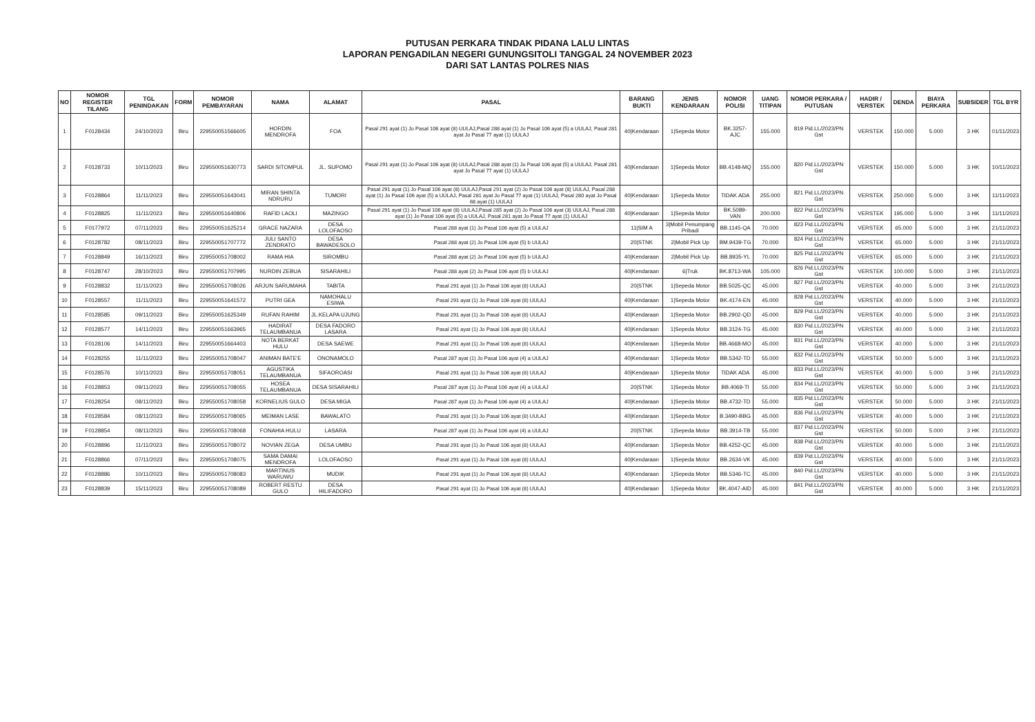PUTUSAN PERKARA TINDAK PIDANA LALU LINTAS
LAPORAN PENGADILAN NEGERI GUNUNGSITOLI TANGGAL 24 NOVEMBER 2023
DARI SAT LANTAS POLRES NIAS
| NO | NOMOR REGISTER TILANG | TGL PENINDAKAN | FORM | NOMOR PEMBAYARAN | NAMA | ALAMAT | PASAL | BARANG BUKTI | JENIS KENDARAAN | NOMOR POLISI | UANG TITIPAN | NOMOR PERKARA / PUTUSAN | HADIR / VERSTEK | DENDA | BIAYA PERKARA | SUBSIDER | TGL BYR |
| --- | --- | --- | --- | --- | --- | --- | --- | --- | --- | --- | --- | --- | --- | --- | --- | --- | --- |
| 1 | F0128434 | 24/10/2023 | Biru | 229550051566605 | HORDIN MENDROFA | FOA | Pasal 291 ayat (1) Jo Pasal 106 ayat (8) UULAJ,Pasal 288 ayat (1) Jo Pasal 106 ayat (5) a UULAJ, Pasal 281 ayat Jo Pasal 77 ayat (1) UULAJ | 40/Kendaraan | 1/Sepeda Motor | BK.3257-AJC | 155.000 | 819 Pid.LL/2023/PN Gst | VERSTEK | 150.000 | 5.000 | 3 HK | 01/11/2023 |
| 2 | F0128733 | 10/11/2023 | Biru | 229550051630773 | SARDI SITOMPUL | JL. SUPOMO | Pasal 291 ayat (1) Jo Pasal 106 ayat (8) UULAJ,Pasal 288 ayat (1) Jo Pasal 106 ayat (5) a UULAJ, Pasal 281 ayat Jo Pasal 77 ayat (1) UULAJ | 40/Kendaraan | 1/Sepeda Motor | BB.4148-MQ | 155.000 | 820 Pid.LL/2023/PN Gst | VERSTEK | 150.000 | 5.000 | 3 HK | 10/11/2023 |
| 3 | F0128864 | 11/11/2023 | Biru | 229550051643041 | MIRAN SHINTA NDRURU | TUMORI | Pasal 291 ayat (1) Jo Pasal 106 ayat (8) UULAJ,Pasal 291 ayat (2) Jo Pasal 106 ayat (8) UULAJ, Pasal 288 ayat (1) Jo Pasal 106 ayat (5) a UULAJ, Pasal 281 ayat Jo Pasal 77 ayat (1) UULAJ, Pasal 280 ayat Jo Pasal 68 ayat (1) UULAJ | 40/Kendaraan | 1/Sepeda Motor | TIDAK ADA | 255.000 | 821 Pid.LL/2023/PN Gst | VERSTEK | 250.000 | 5.000 | 3 HK | 11/11/2023 |
| 4 | F0128825 | 11/11/2023 | Biru | 229550051640806 | RAFID LAOLI | MAZINGO | Pasal 291 ayat (1) Jo Pasal 106 ayat (8) UULAJ,Pasal 285 ayat (2) Jo Pasal 106 ayat (3) UULAJ, Pasal 288 ayat (1) Jo Pasal 106 ayat (5) a UULAJ, Pasal 281 ayat Jo Pasal 77 ayat (1) UULAJ | 40/Kendaraan | 1/Sepeda Motor | BK.5089-VAN | 200.000 | 822 Pid.LL/2023/PN Gst | VERSTEK | 195.000 | 5.000 | 3 HK | 11/11/2023 |
| 5 | F0177972 | 07/11/2023 | Biru | 229550051625214 | GRACE NAZARA | DESA LOLOFAOSO | Pasal 288 ayat (1) Jo Pasal 106 ayat (5) a UULAJ | 11/SIM A | 3/Mobil Penumpang Pribadi | BB.1145-QA | 70.000 | 823 Pid.LL/2023/PN Gst | VERSTEK | 65.000 | 5.000 | 3 HK | 21/11/2023 |
| 6 | F0128782 | 08/11/2023 | Biru | 229550051707772 | JULI SANTO ZENDRATO | DESA BAWADESOLO | Pasal 288 ayat (2) Jo Pasal 106 ayat (5) b UULAJ | 20/STNK | 2/Mobil Pick Up | BM.9439-TG | 70.000 | 824 Pid.LL/2023/PN Gst | VERSTEK | 65.000 | 5.000 | 3 HK | 21/11/2023 |
| 7 | F0128849 | 16/11/2023 | Biru | 229550051708002 | RAMA HIA | SIROMBU | Pasal 288 ayat (2) Jo Pasal 106 ayat (5) b UULAJ | 40/Kendaraan | 2/Mobil Pick Up | BB.8935-YL | 70.000 | 825 Pid.LL/2023/PN Gst | VERSTEK | 65.000 | 5.000 | 3 HK | 21/11/2023 |
| 8 | F0128747 | 28/10/2023 | Biru | 229550051707995 | NURDIN ZEBUA | SISARAHILI | Pasal 288 ayat (2) Jo Pasal 106 ayat (5) b UULAJ | 40/Kendaraan | 6/Truk | BK.8713-WA | 105.000 | 826 Pid.LL/2023/PN Gst | VERSTEK | 100.000 | 5.000 | 3 HK | 21/11/2023 |
| 9 | F0128832 | 11/11/2023 | Biru | 229550051708026 | ARJUN SARUMAHA | TABITA | Pasal 291 ayat (1) Jo Pasal 106 ayat (8) UULAJ | 20/STNK | 1/Sepeda Motor | BB.5025-QC | 45.000 | 827 Pid.LL/2023/PN Gst | VERSTEK | 40.000 | 5.000 | 3 HK | 21/11/2023 |
| 10 | F0128557 | 11/11/2023 | Biru | 229550051641572 | PUTRI GEA | NAMOHALU ESIWA | Pasal 291 ayat (1) Jo Pasal 106 ayat (8) UULAJ | 40/Kendaraan | 1/Sepeda Motor | BK.4174-EN | 45.000 | 828 Pid.LL/2023/PN Gst | VERSTEK | 40.000 | 5.000 | 3 HK | 21/11/2023 |
| 11 | F0128585 | 09/11/2023 | Biru | 229550051625349 | RUFAN RAHIM | JL.KELAPA UJUNG | Pasal 291 ayat (1) Jo Pasal 106 ayat (8) UULAJ | 40/Kendaraan | 1/Sepeda Motor | BB.2902-QD | 45.000 | 829 Pid.LL/2023/PN Gst | VERSTEK | 40.000 | 5.000 | 3 HK | 21/11/2023 |
| 12 | F0128577 | 14/11/2023 | Biru | 229550051663965 | HADIRAT TELAUMBANUA | DESA FADORO LASARA | Pasal 291 ayat (1) Jo Pasal 106 ayat (8) UULAJ | 40/Kendaraan | 1/Sepeda Motor | BB.3124-TG | 45.000 | 830 Pid.LL/2023/PN Gst | VERSTEK | 40.000 | 5.000 | 3 HK | 21/11/2023 |
| 13 | F0128106 | 14/11/2023 | Biru | 229550051664403 | NOTA BERKAT HULU | DESA SAEWE | Pasal 291 ayat (1) Jo Pasal 106 ayat (8) UULAJ | 40/Kendaraan | 1/Sepeda Motor | BB.4668-MO | 45.000 | 831 Pid.LL/2023/PN Gst | VERSTEK | 40.000 | 5.000 | 3 HK | 21/11/2023 |
| 14 | F0128255 | 11/11/2023 | Biru | 229550051708047 | ANIMAN BATE'E | ONONAMOLO | Pasal 287 ayat (1) Jo Pasal 106 ayat (4) a UULAJ | 40/Kendaraan | 1/Sepeda Motor | BB.5342-TD | 55.000 | 832 Pid.LL/2023/PN Gst | VERSTEK | 50.000 | 5.000 | 3 HK | 21/11/2023 |
| 15 | F0128576 | 10/11/2023 | Biru | 229550051708051 | AGUSTIKA TELAUMBANUA | SIFAOROASI | Pasal 291 ayat (1) Jo Pasal 106 ayat (8) UULAJ | 40/Kendaraan | 1/Sepeda Motor | TIDAK ADA | 45.000 | 833 Pid.LL/2023/PN Gst | VERSTEK | 40.000 | 5.000 | 3 HK | 21/11/2023 |
| 16 | F0128853 | 09/11/2023 | Biru | 229550051708055 | HOSEA TELAUMBANUA | DESA SISARAHILI | Pasal 287 ayat (1) Jo Pasal 106 ayat (4) a UULAJ | 20/STNK | 1/Sepeda Motor | BB.4069-TI | 55.000 | 834 Pid.LL/2023/PN Gst | VERSTEK | 50.000 | 5.000 | 3 HK | 21/11/2023 |
| 17 | F0128254 | 08/11/2023 | Biru | 229550051708058 | KORNELIUS GULO | DESA MIGA | Pasal 287 ayat (1) Jo Pasal 106 ayat (4) a UULAJ | 40/Kendaraan | 1/Sepeda Motor | BB.4732-TD | 55.000 | 835 Pid.LL/2023/PN Gst | VERSTEK | 50.000 | 5.000 | 3 HK | 21/11/2023 |
| 18 | F0128584 | 08/11/2023 | Biru | 229550051708065 | MEIMAN LASE | BAWALATO | Pasal 291 ayat (1) Jo Pasal 106 ayat (8) UULAJ | 40/Kendaraan | 1/Sepeda Motor | B.3490-BBG | 45.000 | 836 Pid.LL/2023/PN Gst | VERSTEK | 40.000 | 5.000 | 3 HK | 21/11/2023 |
| 19 | F0128854 | 08/11/2023 | Biru | 229550051708068 | FONAHIA HULU | LASARA | Pasal 287 ayat (1) Jo Pasal 106 ayat (4) a UULAJ | 20/STNK | 1/Sepeda Motor | BB.3914-TB | 55.000 | 837 Pid.LL/2023/PN Gst | VERSTEK | 50.000 | 5.000 | 3 HK | 21/11/2023 |
| 20 | F0128896 | 11/11/2023 | Biru | 229550051708072 | NOVIAN ZEGA | DESA UMBU | Pasal 291 ayat (1) Jo Pasal 106 ayat (8) UULAJ | 40/Kendaraan | 1/Sepeda Motor | BB.4252-QC | 45.000 | 838 Pid.LL/2023/PN Gst | VERSTEK | 40.000 | 5.000 | 3 HK | 21/11/2023 |
| 21 | F0128866 | 07/11/2023 | Biru | 229550051708075 | SAMA DAMAI MENDROFA | LOLOFAOSO | Pasal 291 ayat (1) Jo Pasal 106 ayat (8) UULAJ | 40/Kendaraan | 1/Sepeda Motor | BB.2634-VK | 45.000 | 839 Pid.LL/2023/PN Gst | VERSTEK | 40.000 | 5.000 | 3 HK | 21/11/2023 |
| 22 | F0128886 | 10/11/2023 | Biru | 229550051708083 | MARTINUS WARUWU | MUDIK | Pasal 291 ayat (1) Jo Pasal 106 ayat (8) UULAJ | 40/Kendaraan | 1/Sepeda Motor | BB.5346-TC | 45.000 | 840 Pid.LL/2023/PN Gst | VERSTEK | 40.000 | 5.000 | 3 HK | 21/11/2023 |
| 23 | F0128839 | 15/11/2023 | Biru | 229550051708089 | ROBERT RESTU GULO | DESA HILIFADORO | Pasal 291 ayat (1) Jo Pasal 106 ayat (8) UULAJ | 40/Kendaraan | 1/Sepeda Motor | BK.4047-AID | 45.000 | 841 Pid.LL/2023/PN Gst | VERSTEK | 40.000 | 5.000 | 3 HK | 21/11/2023 |